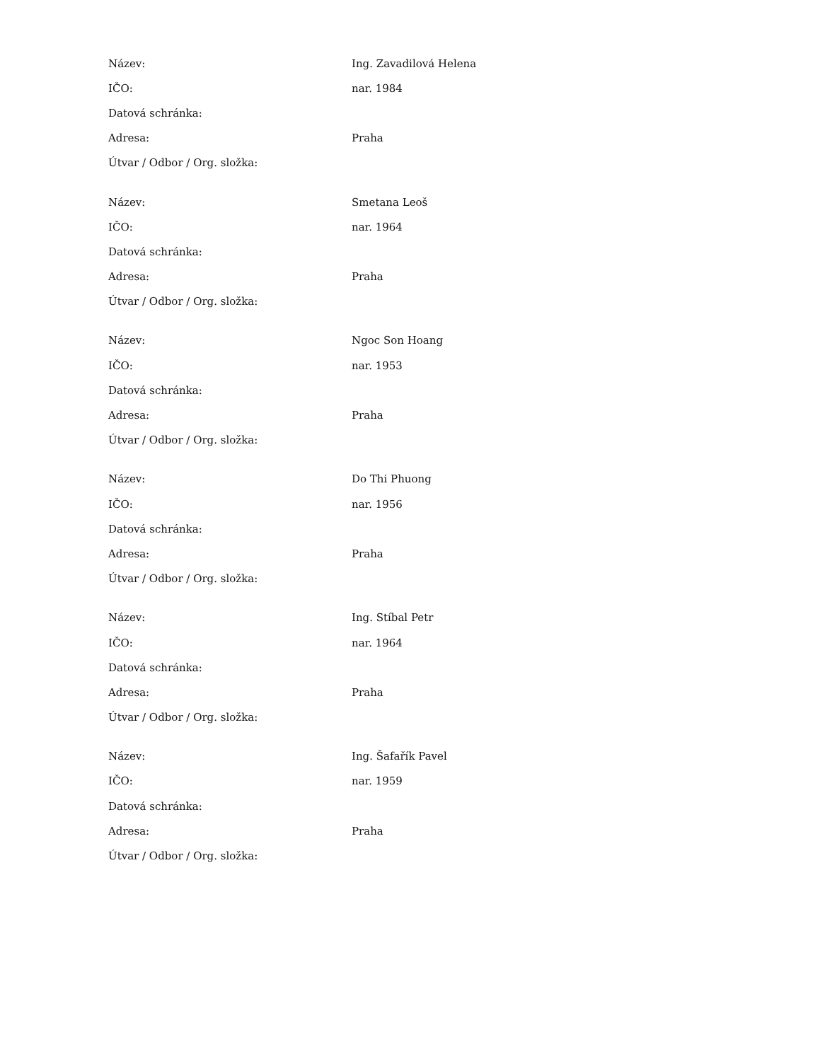| Název: | Ing. Zavadilová Helena |
| IČO: | nar. 1984 |
| Datová schránka: | |
| Adresa: | Praha |
| Útvar / Odbor / Org. složka: | |
| Název: | Smetana Leoš |
| IČO: | nar. 1964 |
| Datová schránka: | |
| Adresa: | Praha |
| Útvar / Odbor / Org. složka: | |
| Název: | Ngoc Son Hoang |
| IČO: | nar. 1953 |
| Datová schránka: | |
| Adresa: | Praha |
| Útvar / Odbor / Org. složka: | |
| Název: | Do Thi Phuong |
| IČO: | nar. 1956 |
| Datová schránka: | |
| Adresa: | Praha |
| Útvar / Odbor / Org. složka: | |
| Název: | Ing. Stíbal Petr |
| IČO: | nar. 1964 |
| Datová schránka: | |
| Adresa: | Praha |
| Útvar / Odbor / Org. složka: | |
| Název: | Ing. Šafařík Pavel |
| IČO: | nar. 1959 |
| Datová schránka: | |
| Adresa: | Praha |
| Útvar / Odbor / Org. složka: | |